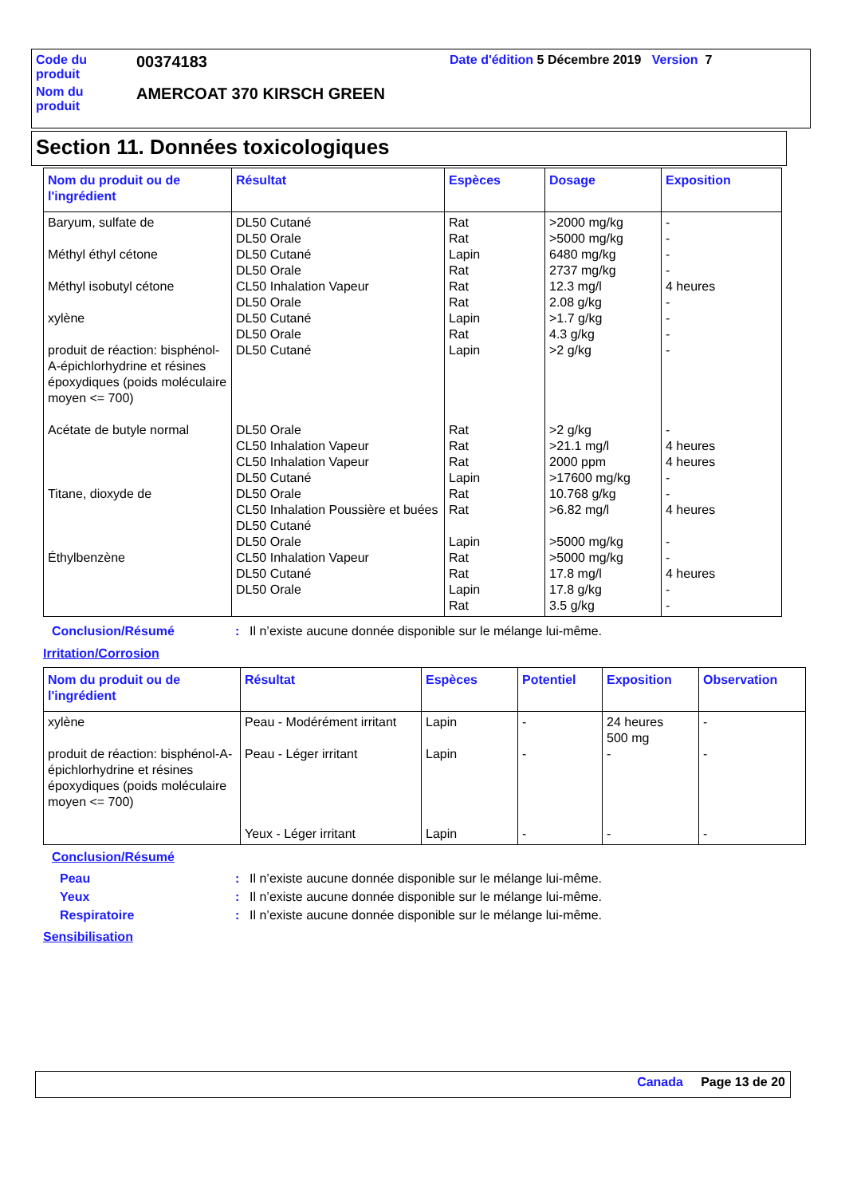Code du
produit
00374183
Date d'édition 5 Décembre 2019 Version 7
Nom du
produit
AMERCOAT 370 KIRSCH GREEN
Section 11. Données toxicologiques
| Nom du produit ou de l'ingrédient | Résultat | Espèces | Dosage | Exposition |
| --- | --- | --- | --- | --- |
| Baryum, sulfate de Méthyl éthyl cétone Méthyl isobutyl cétone xylène produit de réaction: bisphénol-A-épichlorhydrine et résines époxydiques (poids moléculaire moyen <= 700) Acétate de butyle normal Titane, dioxyde de Éthylbenzène | DL50 Cutané DL50 Orale DL50 Cutané DL50 Orale CL50 Inhalation Vapeur DL50 Orale DL50 Cutané DL50 Orale DL50 Cutané DL50 Orale CL50 Inhalation Vapeur CL50 Inhalation Vapeur DL50 Cutané DL50 Orale CL50 Inhalation Poussière et buées DL50 Cutané DL50 Orale CL50 Inhalation Vapeur DL50 Cutané DL50 Orale | Rat Rat Lapin Rat Rat Rat Lapin Rat Lapin Rat Rat Rat Lapin Rat Rat Lapin Rat Rat Lapin Rat | >2000 mg/kg >5000 mg/kg 6480 mg/kg 2737 mg/kg 12.3 mg/l 2.08 g/kg >1.7 g/kg 4.3 g/kg >2 g/kg >2 g/kg >21.1 mg/l 2000 ppm >17600 mg/kg 10.768 g/kg >6.82 mg/l >5000 mg/kg >5000 mg/kg 17.8 mg/l 17.8 g/kg 3.5 g/kg | - - - - 4 heures - - - - - 4 heures 4 heures - - 4 heures - - 4 heures - - |
Conclusion/Résumé: Il n’existe aucune donnée disponible sur le mélange lui-même.
Irritation/Corrosion
| Nom du produit ou de l'ingrédient | Résultat | Espèces | Potentiel | Exposition | Observation |
| --- | --- | --- | --- | --- | --- |
| xylène produit de réaction: bisphénol-A-épichlorhydrine et résines époxydiques (poids moléculaire moyen <= 700) | Peau - Modérément irritant Peau - Léger irritant Yeux - Léger irritant | Lapin Lapin Lapin | - - - | 24 heures 500 mg - - | - - - |
Conclusion/Résumé
Peau: Il n’existe aucune donnée disponible sur le mélange lui-même.
Yeux: Il n’existe aucune donnée disponible sur le mélange lui-même.
Respiratoire: Il n’existe aucune donnée disponible sur le mélange lui-même.
Sensibilisation
Canada Page 13 de 20